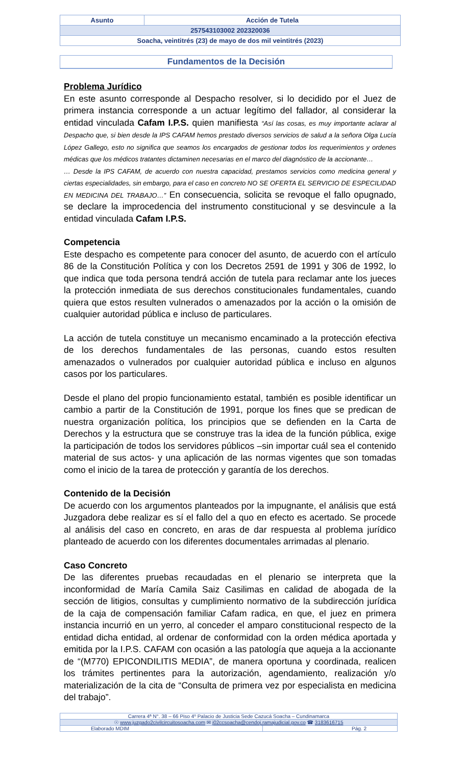| Asunto | Acción de Tutela |
| 257543103002 202320036 | |
| Soacha, veintitrés (23) de mayo de dos mil veintitrés (2023) | |
Fundamentos de la Decisión
Problema Jurídico
En este asunto corresponde al Despacho resolver, si lo decidido por el Juez de primera instancia corresponde a un actuar legítimo del fallador, al considerar la entidad vinculada Cafam I.P.S. quien manifiesta “Así las cosas, es muy importante aclarar al Despacho que, si bien desde la IPS CAFAM hemos prestado diversos servicios de salud a la señora Olga Lucía López Gallego, esto no significa que seamos los encargados de gestionar todos los requerimientos y ordenes médicas que los médicos tratantes dictaminen necesarias en el marco del diagnóstico de la accionante…
… Desde la IPS CAFAM, de acuerdo con nuestra capacidad, prestamos servicios como medicina general y ciertas especialidades, sin embargo, para el caso en concreto NO SE OFERTA EL SERVICIO DE ESPECILIDAD EN MEDICINA DEL TRABAJO…” En consecuencia, solicita se revoque el fallo opugnado, se declare la improcedencia del instrumento constitucional y se desvincule a la entidad vinculada Cafam I.P.S.
Competencia
Este despacho es competente para conocer del asunto, de acuerdo con el artículo 86 de la Constitución Política y con los Decretos 2591 de 1991 y 306 de 1992, lo que indica que toda persona tendrá acción de tutela para reclamar ante los jueces la protección inmediata de sus derechos constitucionales fundamentales, cuando quiera que estos resulten vulnerados o amenazados por la acción o la omisión de cualquier autoridad pública e incluso de particulares.
La acción de tutela constituye un mecanismo encaminado a la protección efectiva de los derechos fundamentales de las personas, cuando estos resulten amenazados o vulnerados por cualquier autoridad pública e incluso en algunos casos por los particulares.
Desde el plano del propio funcionamiento estatal, también es posible identificar un cambio a partir de la Constitución de 1991, porque los fines que se predican de nuestra organización política, los principios que se defienden en la Carta de Derechos y la estructura que se construye tras la idea de la función pública, exige la participación de todos los servidores públicos –sin importar cuál sea el contenido material de sus actos- y una aplicación de las normas vigentes que son tomadas como el inicio de la tarea de protección y garantía de los derechos.
Contenido de la Decisión
De acuerdo con los argumentos planteados por la impugnante, el análisis que está Juzgadora debe realizar es sí el fallo del a quo en efecto es acertado. Se procede al análisis del caso en concreto, en aras de dar respuesta al problema jurídico planteado de acuerdo con los diferentes documentales arrimadas al plenario.
Caso Concreto
De las diferentes pruebas recaudadas en el plenario se interpreta que la inconformidad de María Camila Saiz Casilimas en calidad de abogada de la sección de litigios, consultas y cumplimiento normativo de la subdirección jurídica de la caja de compensación familiar Cafam radica, en que, el juez en primera instancia incurrió en un yerro, al conceder el amparo constitucional respecto de la entidad dicha entidad, al ordenar de conformidad con la orden médica aportada y emitida por la I.P.S. CAFAM con ocasión a las patología que aqueja a la accionante de “(M770) EPICONDILITIS MEDIA”, de manera oportuna y coordinada, realicen los trámites pertinentes para la autorización, agendamiento, realización y/o materialización de la cita de “Consulta de primera vez por especialista en medicina del trabajo”.
| Carrera 4ª N°. 38 – 66 Piso 4º Palacio de Justicia Sede Cazucá Soacha – Cundinamarca | |
| ☉ www.juzgado2civilcircuitosoacha.com ✉ j02ccsoacha@cendoj.ramajudicial.gov.co ☎ 3183616715 | |
| Elaborado MDIM | Pág. 2 |